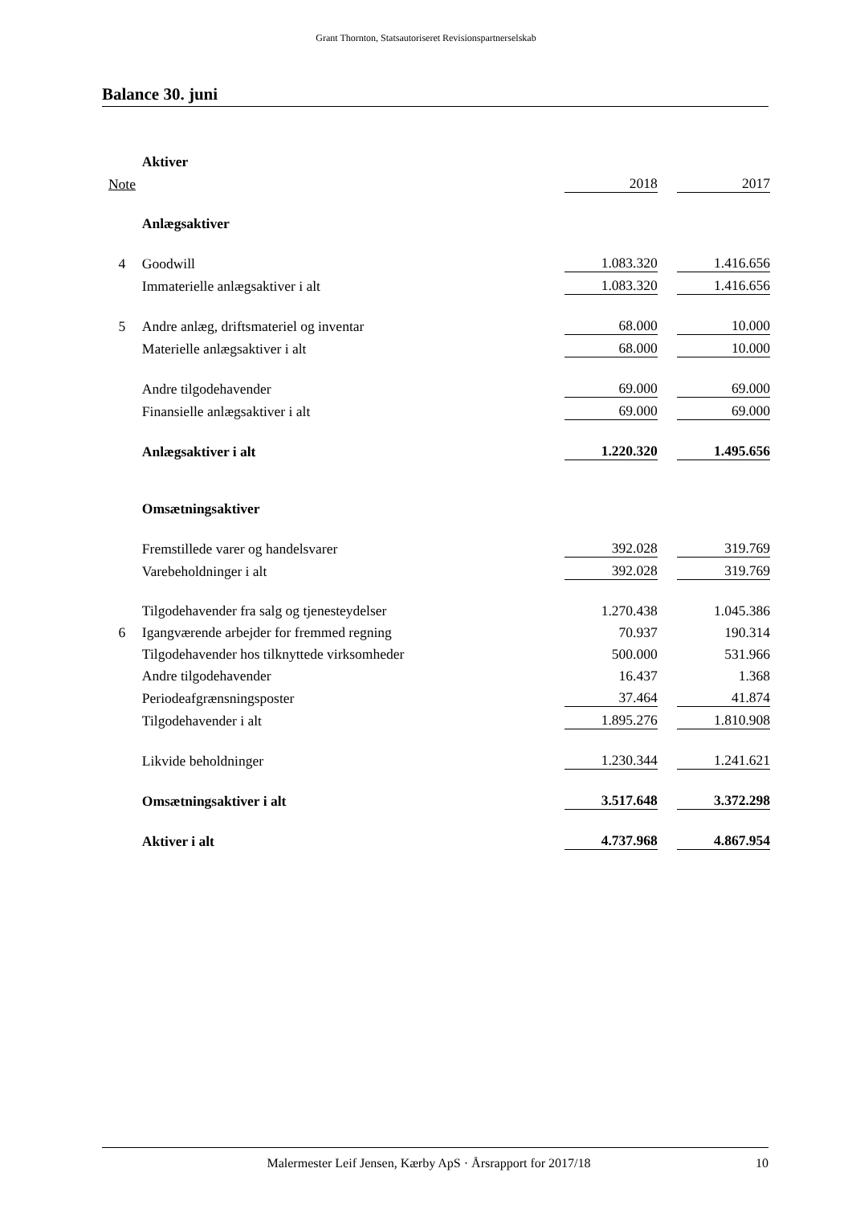Grant Thornton, Statsautoriseret Revisionspartnerselskab
Balance 30. juni
| | Aktiver | | | |
| Note | | 2018 | | 2017 |
| | Anlægsaktiver | | | |
| 4 | Goodwill | 1.083.320 | | 1.416.656 |
| | Immaterielle anlægsaktiver i alt | 1.083.320 | | 1.416.656 |
| 5 | Andre anlæg, driftsmateriel og inventar | 68.000 | | 10.000 |
| | Materielle anlægsaktiver i alt | 68.000 | | 10.000 |
| | Andre tilgodehavender | 69.000 | | 69.000 |
| | Finansielle anlægsaktiver i alt | 69.000 | | 69.000 |
| | Anlægsaktiver i alt | 1.220.320 | | 1.495.656 |
| | Omsætningsaktiver | | | |
| | Fremstillede varer og handelsvarer | 392.028 | | 319.769 |
| | Varebeholdninger i alt | 392.028 | | 319.769 |
| | Tilgodehavender fra salg og tjenesteydelser | 1.270.438 | | 1.045.386 |
| 6 | Igangværende arbejder for fremmed regning | 70.937 | | 190.314 |
| | Tilgodehavender hos tilknyttede virksomheder | 500.000 | | 531.966 |
| | Andre tilgodehavender | 16.437 | | 1.368 |
| | Periodeafgrænsningsposter | 37.464 | | 41.874 |
| | Tilgodehavender i alt | 1.895.276 | | 1.810.908 |
| | Likvide beholdninger | 1.230.344 | | 1.241.621 |
| | Omsætningsaktiver i alt | 3.517.648 | | 3.372.298 |
| | Aktiver i alt | 4.737.968 | | 4.867.954 |
Malermester Leif Jensen, Kærby ApS · Årsrapport for 2017/18 10